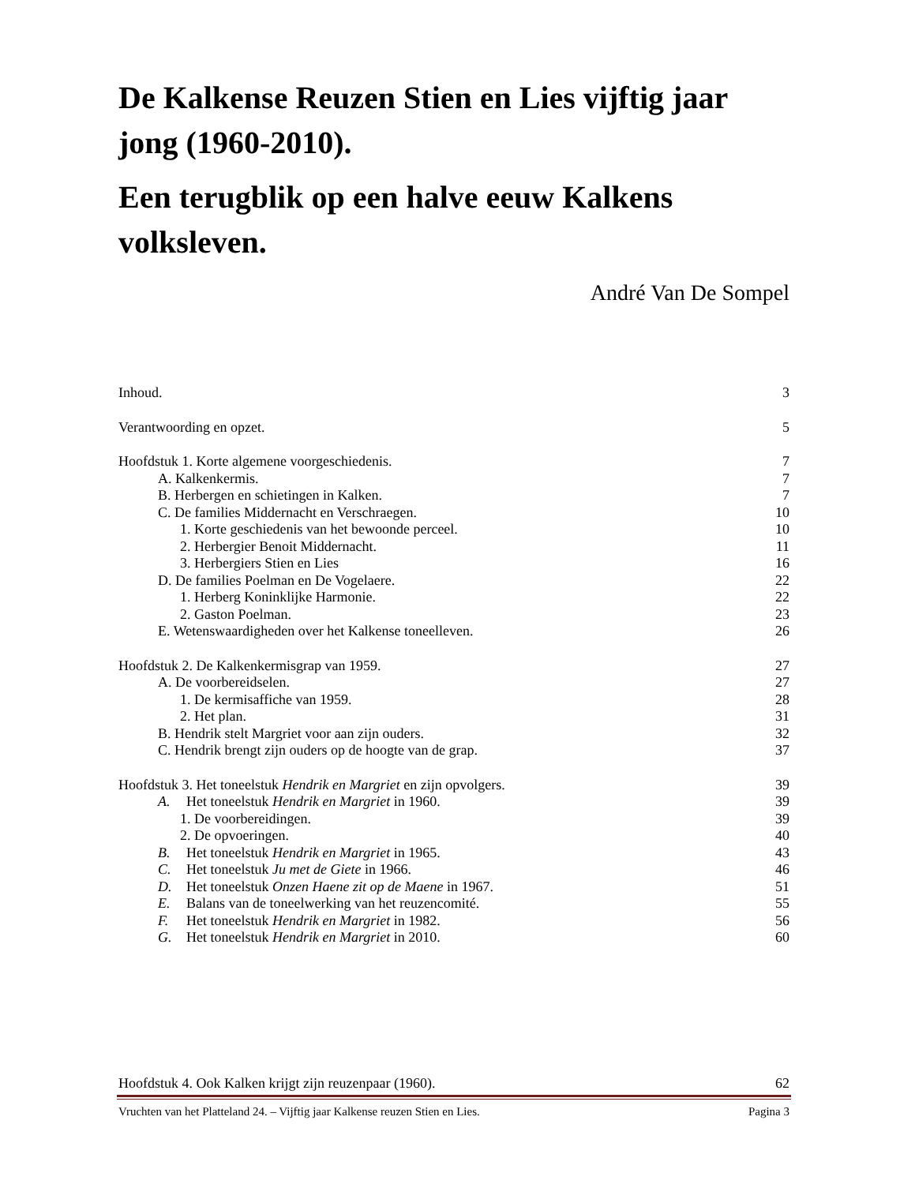De Kalkense Reuzen Stien en Lies vijftig jaar jong (1960-2010).
Een terugblik op een halve eeuw Kalkens volksleven.
André Van De Sompel
Inhoud. 3
Verantwoording en opzet. 5
Hoofdstuk 1. Korte algemene voorgeschiedenis. 7
A. Kalkenkermis. 7
B. Herbergen en schietingen in Kalken. 7
C. De families Middernacht en Verschraegen. 10
1. Korte geschiedenis van het bewoonde perceel. 10
2. Herbergier Benoit Middernacht. 11
3. Herbergiers Stien en Lies 16
D. De families Poelman en De Vogelaere. 22
1. Herberg Koninklijke Harmonie. 22
2. Gaston Poelman. 23
E. Wetenswaardigheden over het Kalkense toneelleven. 26
Hoofdstuk 2. De Kalkenkermisgrap van 1959. 27
A. De voorbereidselen. 27
1. De kermisaffiche van 1959. 28
2. Het plan. 31
B. Hendrik stelt Margriet voor aan zijn ouders. 32
C. Hendrik brengt zijn ouders op de hoogte van de grap. 37
Hoofdstuk 3. Het toneelstuk Hendrik en Margriet en zijn opvolgers. 39
A. Het toneelstuk Hendrik en Margriet in 1960. 39
1. De voorbereidingen. 39
2. De opvoeringen. 40
B. Het toneelstuk Hendrik en Margriet in 1965. 43
C. Het toneelstuk Ju met de Giete in 1966. 46
D. Het toneelstuk Onzen Haene zit op de Maene in 1967. 51
E. Balans van de toneelwerking van het reuzencomité. 55
F. Het toneelstuk Hendrik en Margriet in 1982. 56
G. Het toneelstuk Hendrik en Margriet in 2010. 60
Hoofdstuk 4. Ook Kalken krijgt zijn reuzenpaar (1960). 62
Vruchten van het Platteland 24. – Vijftig jaar Kalkense reuzen Stien en Lies. Pagina 3